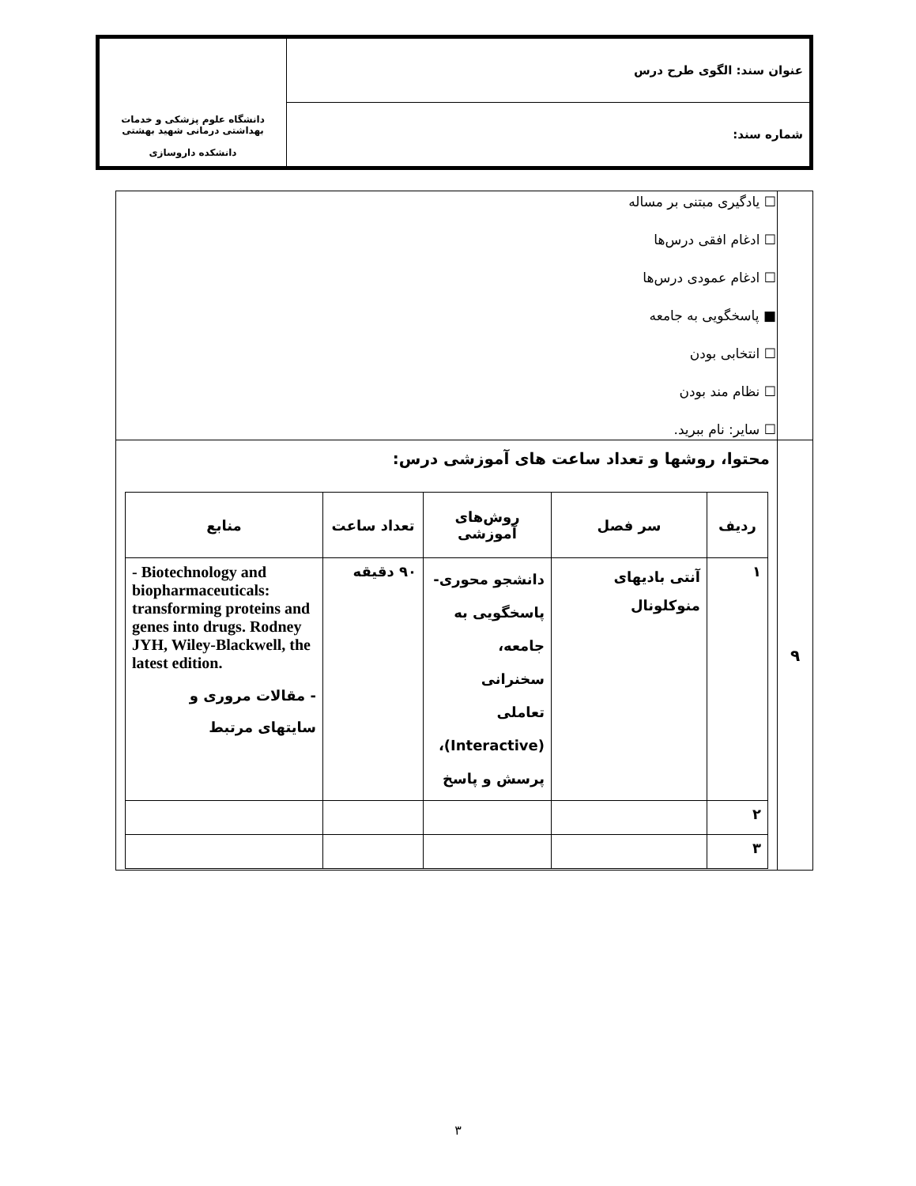| عنوان سند: الگوی طرح درس | دانشگاه علوم پزشکی و خدمات بهداشتی درمانی شهید بهشتی دانشکده داروسازی |
| شماره سند: | |
| | ☐ یادگیری مبتنی بر مساله ☐ ادغام افقی درس‌ها ☐ ادغام عمودی درس‌ها ■ پاسخگویی به جامعه ☐ انتخابی بودن ☐ نظام مند بودن ☐ سایر: نام ببرید. |
| ۹ | محتوا، روشها و تعداد ساعت های آموزشی درس: / ردیف / سر فصل / روش‌های آموزشی / تعداد ساعت / منابع / / --- / --- / --- / --- / --- / / ۱ / آنتی بادیهای منوکلونال / دانشجو محوری- پاسخگویی به جامعه، سخنرانی تعاملی (Interactive)، پرسش و پاسخ / ۹۰ دقیقه / - Biotechnology and biopharmaceuticals: transforming proteins and genes into drugs. Rodney JYH, Wiley-Blackwell, the latest edition. - مقالات مروری و سایتهای مرتبط / / ۲ / / / / / / ۳ / / / / / |
۳